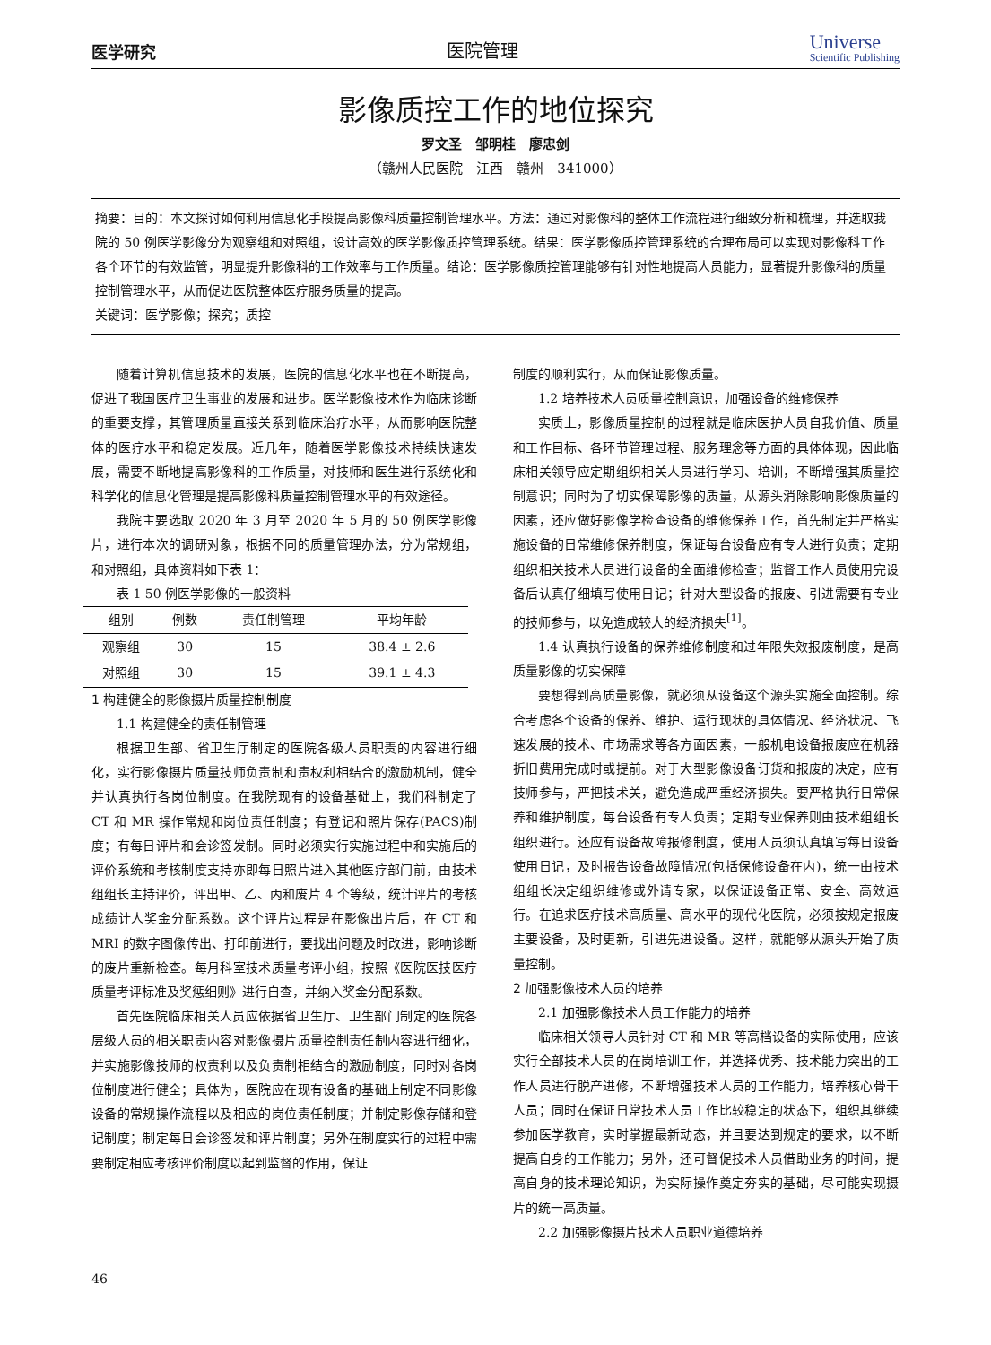医学研究 医院管理 Universe
Scientific Publishing
影像质控工作的地位探究
罗文圣　邹明桂　廖忠剑
（赣州人民医院　江西　赣州　341000）
摘要：目的：本文探讨如何利用信息化手段提高影像科质量控制管理水平。方法：通过对影像科的整体工作流程进行细致分析和梳理，并选取我院的 50 例医学影像分为观察组和对照组，设计高效的医学影像质控管理系统。结果：医学影像质控管理系统的合理布局可以实现对影像科工作各个环节的有效监管，明显提升影像科的工作效率与工作质量。结论：医学影像质控管理能够有针对性地提高人员能力，显著提升影像科的质量控制管理水平，从而促进医院整体医疗服务质量的提高。
关键词：医学影像；探究；质控
随着计算机信息技术的发展，医院的信息化水平也在不断提高，促进了我国医疗卫生事业的发展和进步。医学影像技术作为临床诊断的重要支撑，其管理质量直接关系到临床治疗水平，从而影响医院整体的医疗水平和稳定发展。近几年，随着医学影像技术持续快速发展，需要不断地提高影像科的工作质量，对技师和医生进行系统化和科学化的信息化管理是提高影像科质量控制管理水平的有效途径。
我院主要选取 2020 年 3 月至 2020 年 5 月的 50 例医学影像片，进行本次的调研对象，根据不同的质量管理办法，分为常规组，和对照组，具体资料如下表 1：
表 1 50 例医学影像的一般资料
| 组别 | 例数 | 责任制管理 | 平均年龄 |
| --- | --- | --- | --- |
| 观察组 | 30 | 15 | 38.4 ± 2.6 |
| 对照组 | 30 | 15 | 39.1 ± 4.3 |
1 构建健全的影像摄片质量控制制度
1.1 构建健全的责任制管理
根据卫生部、省卫生厅制定的医院各级人员职责的内容进行细化，实行影像摄片质量技师负责制和责权利相结合的激励机制，健全并认真执行各岗位制度。在我院现有的设备基础上，我们科制定了 CT 和 MR 操作常规和岗位责任制度；有登记和照片保存(PACS)制度；有每日评片和会诊签发制。同时必须实行实施过程中和实施后的评价系统和考核制度支持亦即每日照片进入其他医疗部门前，由技术组组长主持评价，评出甲、乙、丙和废片 4 个等级，统计评片的考核成绩计人奖金分配系数。这个评片过程是在影像出片后，在 CT 和 MRI 的数字图像传出、打印前进行，要找出问题及时改进，影响诊断的废片重新检查。每月科室技术质量考评小组，按照《医院医技医疗质量考评标准及奖惩细则》进行自查，并纳入奖金分配系数。
首先医院临床相关人员应依据省卫生厅、卫生部门制定的医院各层级人员的相关职责内容对影像摄片质量控制责任制内容进行细化，并实施影像技师的权责利以及负责制相结合的激励制度，同时对各岗位制度进行健全；具体为，医院应在现有设备的基础上制定不同影像设备的常规操作流程以及相应的岗位责任制度；并制定影像存储和登记制度；制定每日会诊签发和评片制度；另外在制度实行的过程中需要制定相应考核评价制度以起到监督的作用，保证
制度的顺利实行，从而保证影像质量。
1.2 培养技术人员质量控制意识，加强设备的维修保养
实质上，影像质量控制的过程就是临床医护人员自我价值、质量和工作目标、各环节管理过程、服务理念等方面的具体体现，因此临床相关领导应定期组织相关人员进行学习、培训，不断增强其质量控制意识；同时为了切实保障影像的质量，从源头消除影响影像质量的因素，还应做好影像学检查设备的维修保养工作，首先制定并严格实施设备的日常维修保养制度，保证每台设备应有专人进行负责；定期组织相关技术人员进行设备的全面维修检查；监督工作人员使用完设备后认真仔细填写使用日记；针对大型设备的报废、引进需要有专业的技师参与，以免造成较大的经济损失<sup>[1]</sup>。
1.4 认真执行设备的保养维修制度和过年限失效报废制度，是高质量影像的切实保障
要想得到高质量影像，就必须从设备这个源头实施全面控制。综合考虑各个设备的保养、维护、运行现状的具体情况、经济状况、飞速发展的技术、市场需求等各方面因素，一般机电设备报废应在机器折旧费用完成时或提前。对于大型影像设备订货和报废的决定，应有技师参与，严把技术关，避免造成严重经济损失。要严格执行日常保养和维护制度，每台设备有专人负责；定期专业保养则由技术组组长组织进行。还应有设备故障报修制度，使用人员须认真填写每日设备使用日记，及时报告设备故障情况(包括保修设备在内)，统一由技术组组长决定组织维修或外请专家，以保证设备正常、安全、高效运行。在追求医疗技术高质量、高水平的现代化医院，必须按规定报废主要设备，及时更新，引进先进设备。这样，就能够从源头开始了质量控制。
2 加强影像技术人员的培养
2.1 加强影像技术人员工作能力的培养
临床相关领导人员针对 CT 和 MR 等高档设备的实际使用，应该实行全部技术人员的在岗培训工作，并选择优秀、技术能力突出的工作人员进行脱产进修，不断增强技术人员的工作能力，培养核心骨干人员；同时在保证日常技术人员工作比较稳定的状态下，组织其继续参加医学教育，实时掌握最新动态，并且要达到规定的要求，以不断提高自身的工作能力；另外，还可督促技术人员借助业务的时间，提高自身的技术理论知识，为实际操作奠定夯实的基础，尽可能实现摄片的统一高质量。
2.2 加强影像摄片技术人员职业道德培养
46